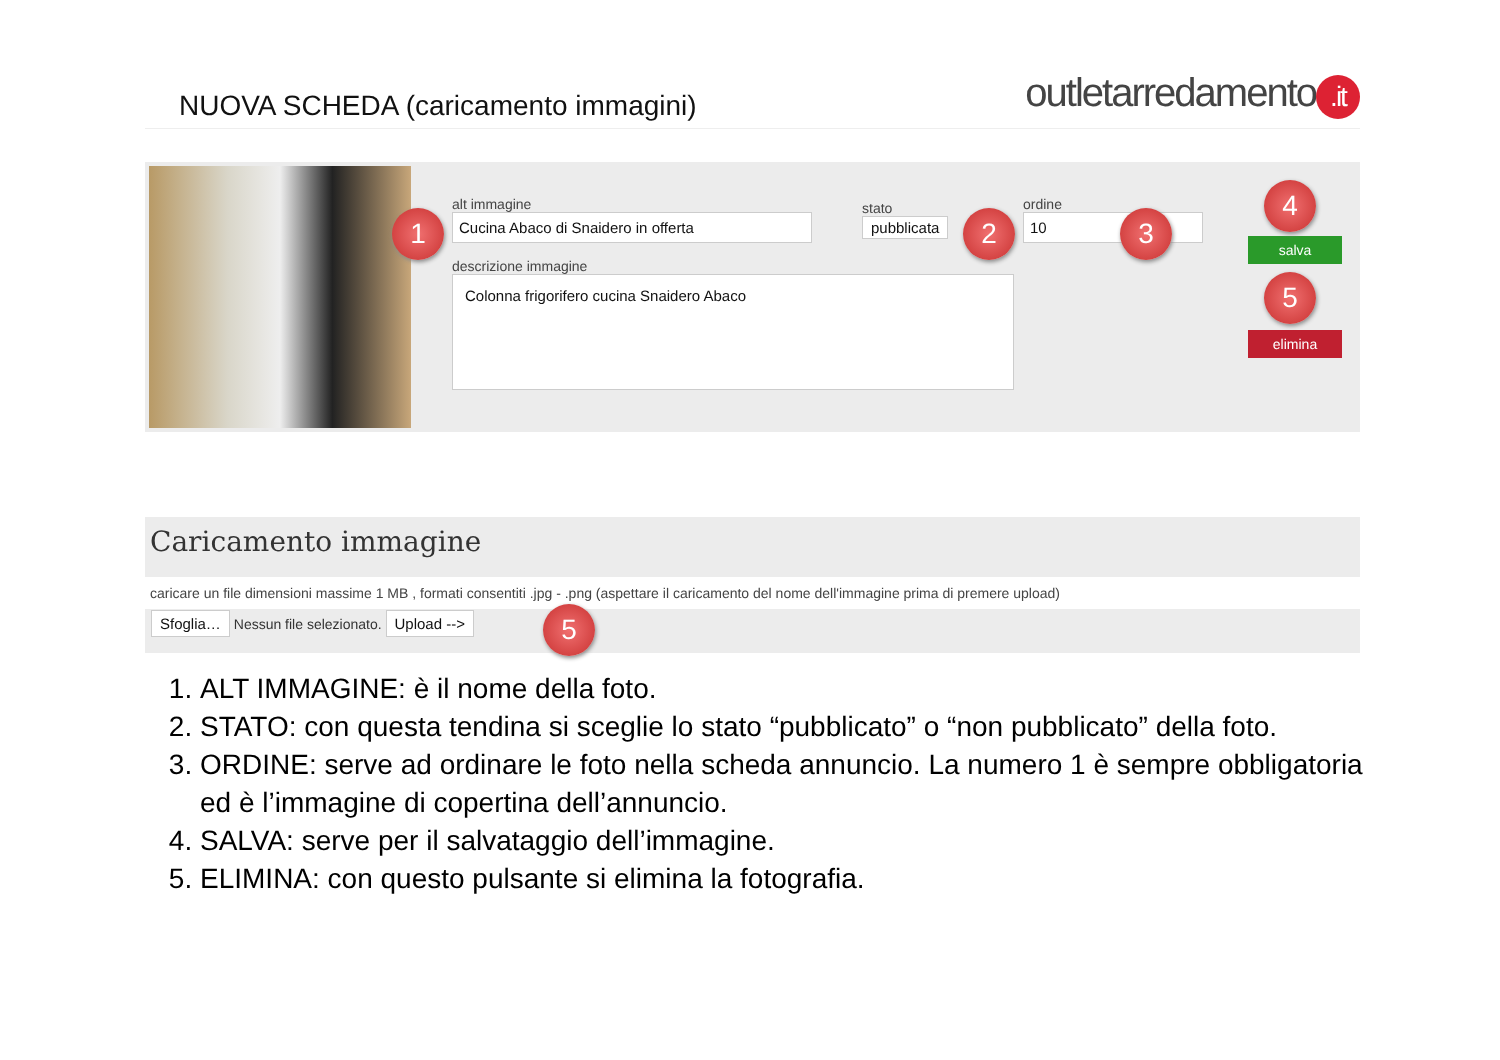NUOVA SCHEDA (caricamento immagini)
outletarredamento.it
alt immagine
Cucina Abaco di Snaidero in offerta
stato
pubblicata
ordine
10
descrizione immagine
Colonna frigorifero cucina Snaidero Abaco
salva
elimina
1 2 3
4
5
Caricamento immagine
caricare un file dimensioni massime 1 MB , formati consentiti .jpg - .png (aspettare il caricamento del nome dell'immagine prima di premere upload)
Sfoglia… Nessun file selezionato. Upload -->
5
1. ALT IMMAGINE: è il nome della foto.
2. STATO: con questa tendina si sceglie lo stato “pubblicato” o “non pubblicato” della foto.
3. ORDINE: serve ad ordinare le foto nella scheda annuncio. La numero 1 è sempre obbligatoria ed è l’immagine di copertina dell’annuncio.
4. SALVA: serve per il salvataggio dell’immagine.
5. ELIMINA: con questo pulsante si elimina la fotografia.